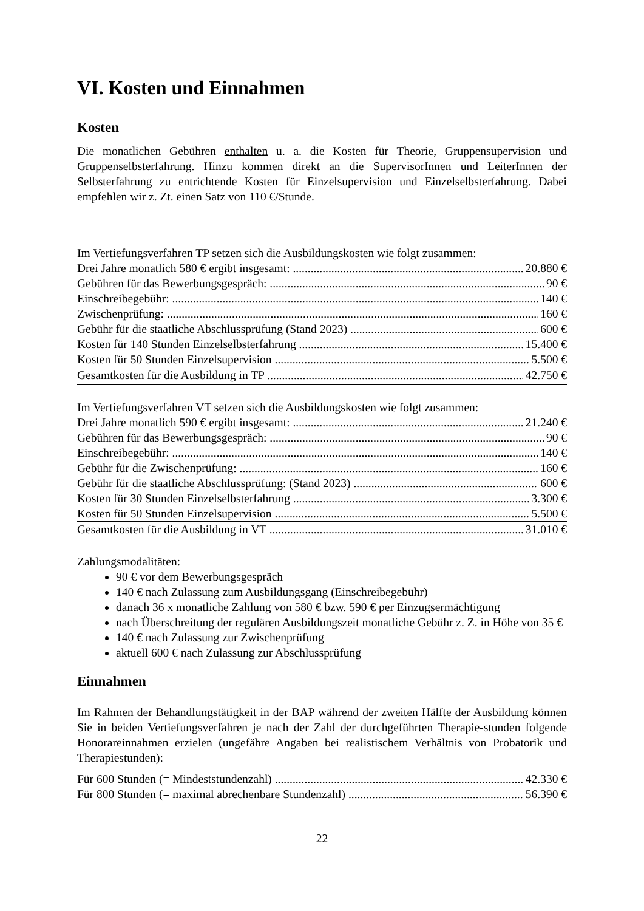VI. Kosten und Einnahmen
Kosten
Die monatlichen Gebühren enthalten u. a. die Kosten für Theorie, Gruppensupervision und Gruppenselbsterfahrung. Hinzu kommen direkt an die SupervisorInnen und LeiterInnen der Selbsterfahrung zu entrichtende Kosten für Einzelsupervision und Einzelselbsterfahrung. Dabei empfehlen wir z. Zt. einen Satz von 110 €/Stunde.
Im Vertiefungsverfahren TP setzen sich die Ausbildungskosten wie folgt zusammen:
Drei Jahre monatlich 580 € ergibt insgesamt: 20.880 €
Gebühren für das Bewerbungsgespräch: 90 €
Einschreibegebühr: 140 €
Zwischenprüfung: 160 €
Gebühr für die staatliche Abschlussprüfung (Stand 2023) 600 €
Kosten für 140 Stunden Einzelselbsterfahrung 15.400 €
Kosten für 50 Stunden Einzelsupervision 5.500 €
Gesamtkosten für die Ausbildung in TP 42.750 €
Im Vertiefungsverfahren VT setzen sich die Ausbildungskosten wie folgt zusammen:
Drei Jahre monatlich 590 € ergibt insgesamt: 21.240 €
Gebühren für das Bewerbungsgespräch: 90 €
Einschreibegebühr: 140 €
Gebühr für die Zwischenprüfung: 160 €
Gebühr für die staatliche Abschlussprüfung: (Stand 2023) 600 €
Kosten für 30 Stunden Einzelselbsterfahrung 3.300 €
Kosten für 50 Stunden Einzelsupervision 5.500 €
Gesamtkosten für die Ausbildung in VT 31.010 €
Zahlungsmodalitäten:
90 € vor dem Bewerbungsgespräch
140 € nach Zulassung zum Ausbildungsgang (Einschreibegebühr)
danach 36 x monatliche Zahlung von 580 € bzw. 590 € per Einzugsermächtigung
nach Überschreitung der regulären Ausbildungszeit monatliche Gebühr z. Z. in Höhe von 35 €
140 € nach Zulassung zur Zwischenprüfung
aktuell 600 € nach Zulassung zur Abschlussprüfung
Einnahmen
Im Rahmen der Behandlungstätigkeit in der BAP während der zweiten Hälfte der Ausbildung können Sie in beiden Vertiefungsverfahren je nach der Zahl der durchgeführten Therapie-stunden folgende Honorareinnahmen erzielen (ungefähre Angaben bei realistischem Verhältnis von Probatorik und Therapiestunden):
Für 600 Stunden (= Mindeststundenzahl) 42.330 €
Für 800 Stunden (= maximal abrechenbare Stundenzahl) 56.390 €
22